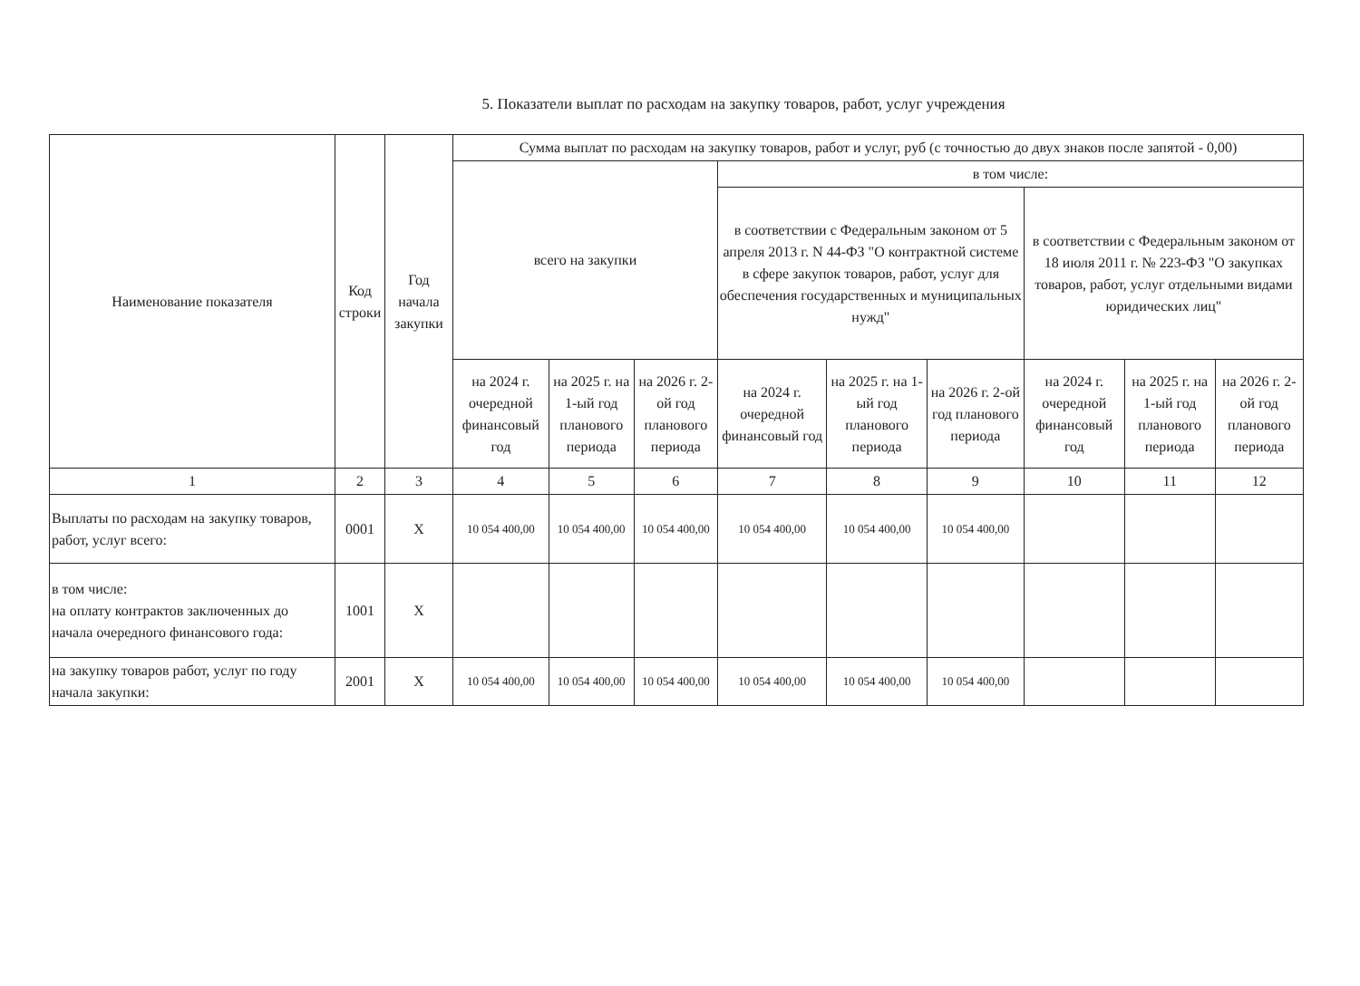5. Показатели выплат по расходам на закупку товаров, работ, услуг учреждения
| Наименование показателя | Код строки | Год начала закупки | Сумма выплат по расходам на закупку товаров, работ и услуг, руб (с точностью до двух знаков после запятой - 0,00) | | | | | | | | |
| --- | --- | --- | --- | --- | --- | --- | --- | --- | --- | --- | --- |
| | | | всего на закупки | | | в том числе: | | | | | |
| | | | | | | в соответствии с Федеральным законом от 5 апреля 2013 г. N 44-ФЗ "О контрактной системе в сфере закупок товаров, работ, услуг для обеспечения государственных и муниципальных нужд" | | | в соответствии с Федеральным законом от 18 июля 2011 г. № 223-ФЗ "О закупках товаров, работ, услуг отдельными видами юридических лиц" | | |
| | | | на 2024 г. очередной финансовый год | на 2025 г. на 1-ый год планового периода | на 2026 г. 2-ой год планового периода | на 2024 г. очередной финансовый год | на 2025 г. на 1-ый год планового периода | на 2026 г. 2-ой год планового периода | на 2024 г. очередной финансовый год | на 2025 г. на 1-ый год планового периода | на 2026 г. 2-ой год планового периода |
| 1 | 2 | 3 | 4 | 5 | 6 | 7 | 8 | 9 | 10 | 11 | 12 |
| Выплаты по расходам на закупку товаров, работ, услуг всего: | 0001 | X | 10 054 400,00 | 10 054 400,00 | 10 054 400,00 | 10 054 400,00 | 10 054 400,00 | 10 054 400,00 | | | |
| в том числе: на оплату контрактов заключенных до начала очередного финансового года: | 1001 | X | | | | | | | | | |
| на закупку товаров работ, услуг по году начала закупки: | 2001 | X | 10 054 400,00 | 10 054 400,00 | 10 054 400,00 | 10 054 400,00 | 10 054 400,00 | 10 054 400,00 | | | |